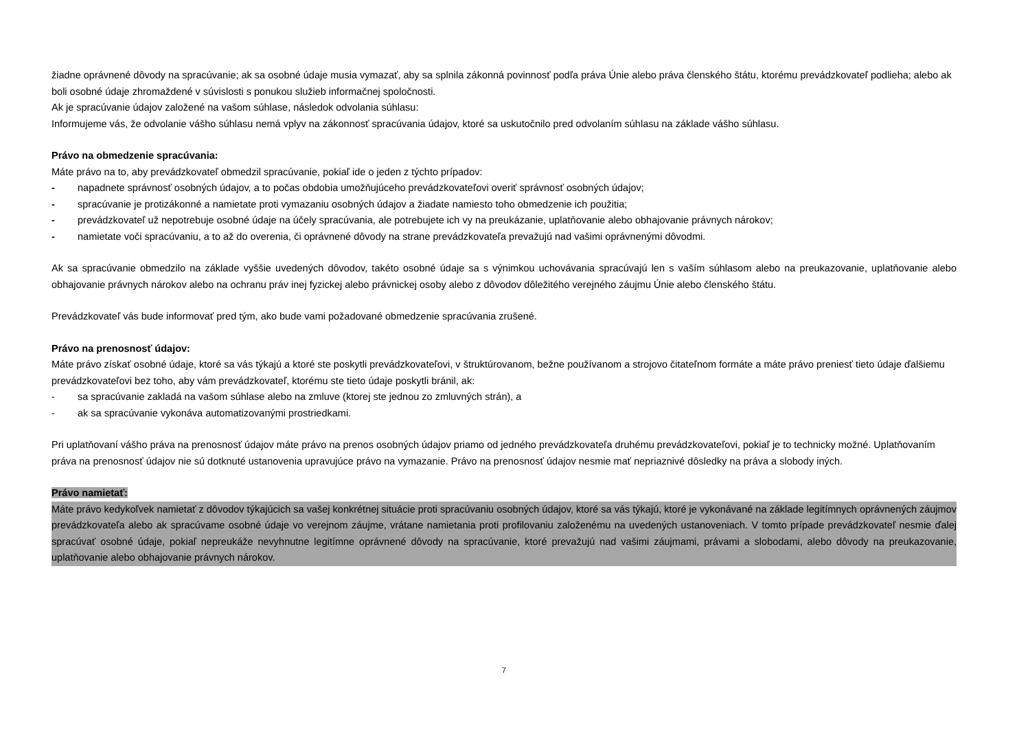žiadne oprávnené dôvody na spracúvanie; ak sa osobné údaje musia vymazať, aby sa splnila zákonná povinnosť podľa práva Únie alebo práva členského štátu, ktorému prevádzkovateľ podlieha; alebo ak boli osobné údaje zhromaždené v súvislosti s ponukou služieb informačnej spoločnosti.
Ak je spracúvanie údajov založené na vašom súhlase, následok odvolania súhlasu:
Informujeme vás, že odvolanie vášho súhlasu nemá vplyv na zákonnosť spracúvania údajov, ktoré sa uskutočnilo pred odvolaním súhlasu na základe vášho súhlasu.
Právo na obmedzenie spracúvania:
Máte právo na to, aby prevádzkovateľ obmedzil spracúvanie, pokiaľ ide o jeden z týchto prípadov:
- napadnete správnosť osobných údajov, a to počas obdobia umožňujúceho prevádzkovateľovi overiť správnosť osobných údajov;
- spracúvanie je protizákonné a namietate proti vymazaniu osobných údajov a žiadate namiesto toho obmedzenie ich použitia;
- prevádzkovateľ už nepotrebuje osobné údaje na účely spracúvania, ale potrebujete ich vy na preukázanie, uplatňovanie alebo obhajovanie právnych nárokov;
- namietate voči spracúvaniu, a to až do overenia, či oprávnené dôvody na strane prevádzkovateľa prevažujú nad vašimi oprávnenými dôvodmi.
Ak sa spracúvanie obmedzilo na základe vyššie uvedených dôvodov, takéto osobné údaje sa s výnimkou uchovávania spracúvajú len s vaším súhlasom alebo na preukazovanie, uplatňovanie alebo obhajovanie právnych nárokov alebo na ochranu práv inej fyzickej alebo právnickej osoby alebo z dôvodov dôležitého verejného záujmu Únie alebo členského štátu.
Prevádzkovateľ vás bude informovať pred tým, ako bude vami požadované obmedzenie spracúvania zrušené.
Právo na prenosnosť údajov:
Máte právo získať osobné údaje, ktoré sa vás týkajú a ktoré ste poskytli prevádzkovateľovi, v štruktúrovanom, bežne používanom a strojovo čitateľnom formáte a máte právo preniesť tieto údaje ďalšiemu prevádzkovateľovi bez toho, aby vám prevádzkovateľ, ktorému ste tieto údaje poskytli bránil, ak:
- sa spracúvanie zakladá na vašom súhlase alebo na zmluve (ktorej ste jednou zo zmluvných strán), a
- ak sa spracúvanie vykonáva automatizovanými prostriedkami.
Pri uplatňovaní vášho práva na prenosnosť údajov máte právo na prenos osobných údajov priamo od jedného prevádzkovateľa druhému prevádzkovateľovi, pokiaľ je to technicky možné. Uplatňovaním práva na prenosnosť údajov nie sú dotknuté ustanovenia upravujúce právo na vymazanie. Právo na prenosnosť údajov nesmie mať nepriaznivé dôsledky na práva a slobody iných.
Právo namietať:
Máte právo kedykoľvek namietať z dôvodov týkajúcich sa vašej konkrétnej situácie proti spracúvaniu osobných údajov, ktoré sa vás týkajú, ktoré je vykonávané na základe legitímnych oprávnených záujmov prevádzkovateľa alebo ak spracúvame osobné údaje vo verejnom záujme, vrátane namietania proti profilovaniu založenému na uvedených ustanoveniach. V tomto prípade prevádzkovateľ nesmie ďalej spracúvať osobné údaje, pokiaľ nepreukáže nevyhnutne legitímne oprávnené dôvody na spracúvanie, ktoré prevažujú nad vašimi záujmami, právami a slobodami, alebo dôvody na preukazovanie, uplatňovanie alebo obhajovanie právnych nárokov.
7